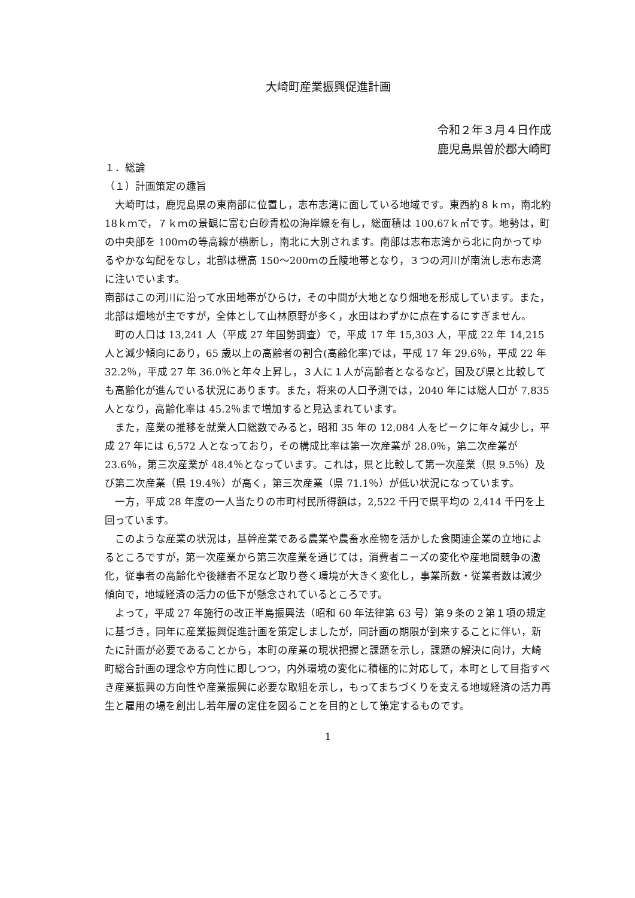大崎町産業振興促進計画
令和２年３月４日作成
鹿児島県曽於郡大崎町
１．総論
（１）計画策定の趣旨
大崎町は，鹿児島県の東南部に位置し，志布志湾に面している地域です。東西約８ｋｍ，南北約 18ｋｍで，７ｋｍの景観に富む白砂青松の海岸線を有し，総面積は 100.67ｋ㎡です。地勢は，町の中央部を 100ｍの等高線が横断し，南北に大別されます。南部は志布志湾から北に向かってゆるやかな勾配をなし，北部は標高 150～200ｍの丘陵地帯となり，３つの河川が南流し志布志湾に注いでいます。
南部はこの河川に沿って水田地帯がひらけ，その中間が大地となり畑地を形成しています。また，北部は畑地が主ですが，全体として山林原野が多く，水田はわずかに点在するにすぎません。
町の人口は 13,241 人（平成 27 年国勢調査）で，平成 17 年 15,303 人，平成 22 年 14,215 人と減少傾向にあり，65 歳以上の高齢者の割合(高齢化率)では，平成 17 年 29.6％，平成 22 年 32.2％，平成 27 年 36.0％と年々上昇し，３人に１人が高齢者となるなど，国及び県と比較しても高齢化が進んでいる状況にあります。また，将来の人口予測では，2040 年には総人口が 7,835 人となり，高齢化率は 45.2％まで増加すると見込まれています。
また，産業の推移を就業人口総数でみると，昭和 35 年の 12,084 人をピークに年々減少し，平成 27 年には 6,572 人となっており，その構成比率は第一次産業が 28.0％，第二次産業が 23.6％，第三次産業が 48.4％となっています。これは，県と比較して第一次産業（県 9.5％）及び第二次産業（県 19.4％）が高く，第三次産業（県 71.1％）が低い状況になっています。
一方，平成 28 年度の一人当たりの市町村民所得額は，2,522 千円で県平均の 2,414 千円を上回っています。
このような産業の状況は，基幹産業である農業や農畜水産物を活かした食関連企業の立地によるところですが，第一次産業から第三次産業を通じては，消費者ニーズの変化や産地間競争の激化，従事者の高齢化や後継者不足など取り巻く環境が大きく変化し，事業所数・従業者数は減少傾向で，地域経済の活力の低下が懸念されているところです。
よって，平成 27 年施行の改正半島振興法（昭和 60 年法律第 63 号）第９条の２第１項の規定に基づき，同年に産業振興促進計画を策定しましたが，同計画の期限が到来することに伴い，新たに計画が必要であることから，本町の産業の現状把握と課題を示し，課題の解決に向け，大崎町総合計画の理念や方向性に即しつつ，内外環境の変化に積極的に対応して，本町として目指すべき産業振興の方向性や産業振興に必要な取組を示し，もってまちづくりを支える地域経済の活力再生と雇用の場を創出し若年層の定住を図ることを目的として策定するものです。
1